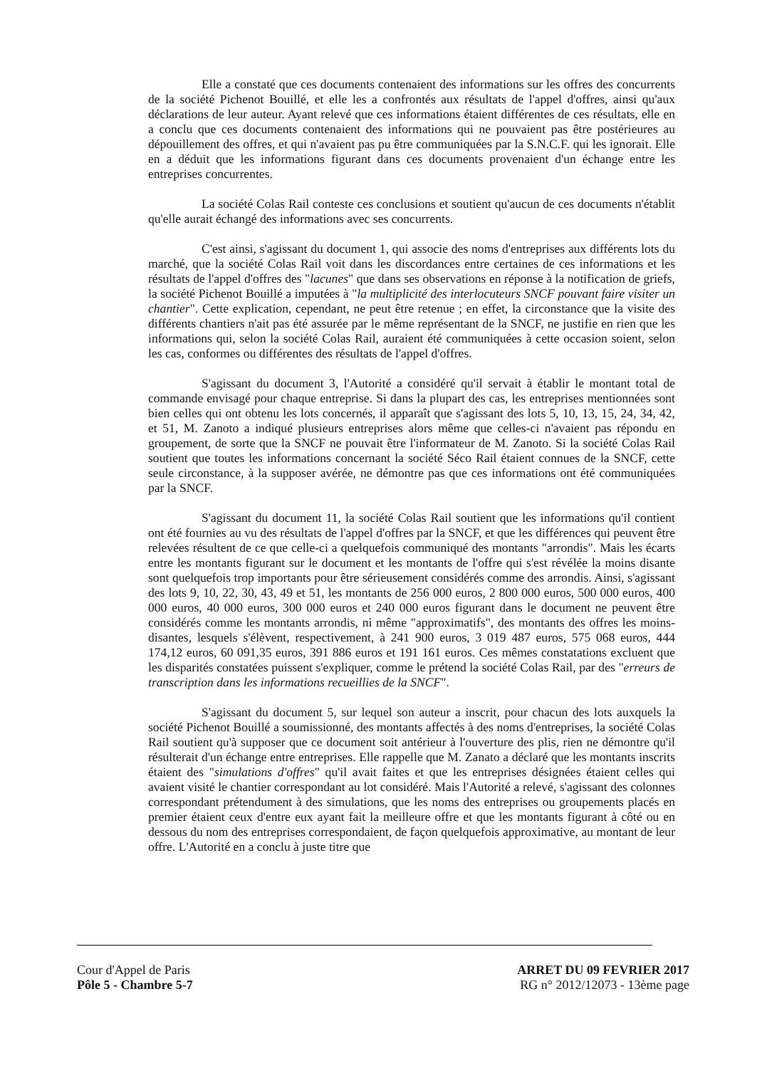Elle a constaté que ces documents contenaient des informations sur les offres des concurrents de la société Pichenot Bouillé, et elle les a confrontés aux résultats de l'appel d'offres, ainsi qu'aux déclarations de leur auteur. Ayant relevé que ces informations étaient différentes de ces résultats, elle en a conclu que ces documents contenaient des informations qui ne pouvaient pas être postérieures au dépouillement des offres, et qui n'avaient pas pu être communiquées par la S.N.C.F. qui les ignorait. Elle en a déduit que les informations figurant dans ces documents provenaient d'un échange entre les entreprises concurrentes.
La société Colas Rail conteste ces conclusions et soutient qu'aucun de ces documents n'établit qu'elle aurait échangé des informations avec ses concurrents.
C'est ainsi, s'agissant du document 1, qui associe des noms d'entreprises aux différents lots du marché, que la société Colas Rail voit dans les discordances entre certaines de ces informations et les résultats de l'appel d'offres des "lacunes" que dans ses observations en réponse à la notification de griefs, la société Pichenot Bouillé a imputées à "la multiplicité des interlocuteurs SNCF pouvant faire visiter un chantier". Cette explication, cependant, ne peut être retenue ; en effet, la circonstance que la visite des différents chantiers n'ait pas été assurée par le même représentant de la SNCF, ne justifie en rien que les informations qui, selon la société Colas Rail, auraient été communiquées à cette occasion soient, selon les cas, conformes ou différentes des résultats de l'appel d'offres.
S'agissant du document 3, l'Autorité a considéré qu'il servait à établir le montant total de commande envisagé pour chaque entreprise. Si dans la plupart des cas, les entreprises mentionnées sont bien celles qui ont obtenu les lots concernés, il apparaît que s'agissant des lots 5, 10, 13, 15, 24, 34, 42, et 51, M. Zanoto a indiqué plusieurs entreprises alors même que celles-ci n'avaient pas répondu en groupement, de sorte que la SNCF ne pouvait être l'informateur de M. Zanoto. Si la société Colas Rail soutient que toutes les informations concernant la société Séco Rail étaient connues de la SNCF, cette seule circonstance, à la supposer avérée, ne démontre pas que ces informations ont été communiquées par la SNCF.
S'agissant du document 11, la société Colas Rail soutient que les informations qu'il contient ont été fournies au vu des résultats de l'appel d'offres par la SNCF, et que les différences qui peuvent être relevées résultent de ce que celle-ci a quelquefois communiqué des montants "arrondis". Mais les écarts entre les montants figurant sur le document et les montants de l'offre qui s'est révélée la moins disante sont quelquefois trop importants pour être sérieusement considérés comme des arrondis. Ainsi, s'agissant des lots 9, 10, 22, 30, 43, 49 et 51, les montants de 256 000 euros, 2 800 000 euros, 500 000 euros, 400 000 euros, 40 000 euros, 300 000 euros et 240 000 euros figurant dans le document ne peuvent être considérés comme les montants arrondis, ni même "approximatifs", des montants des offres les moins-disantes, lesquels s'élèvent, respectivement, à 241 900 euros, 3 019 487 euros, 575 068 euros, 444 174,12 euros, 60 091,35 euros, 391 886 euros et 191 161 euros. Ces mêmes constatations excluent que les disparités constatées puissent s'expliquer, comme le prétend la société Colas Rail, par des "erreurs de transcription dans les informations recueillies de la SNCF".
S'agissant du document 5, sur lequel son auteur a inscrit, pour chacun des lots auxquels la société Pichenot Bouillé a soumissionné, des montants affectés à des noms d'entreprises, la société Colas Rail soutient qu'à supposer que ce document soit antérieur à l'ouverture des plis, rien ne démontre qu'il résulterait d'un échange entre entreprises. Elle rappelle que M. Zanato a déclaré que les montants inscrits étaient des "simulations d'offres" qu'il avait faites et que les entreprises désignées étaient celles qui avaient visité le chantier correspondant au lot considéré. Mais l'Autorité a relevé, s'agissant des colonnes correspondant prétendument à des simulations, que les noms des entreprises ou groupements placés en premier étaient ceux d'entre eux ayant fait la meilleure offre et que les montants figurant à côté ou en dessous du nom des entreprises correspondaient, de façon quelquefois approximative, au montant de leur offre. L'Autorité en a conclu à juste titre que
Cour d'Appel de Paris
Pôle 5 - Chambre 5-7
ARRET DU 09 FEVRIER 2017
RG n° 2012/12073 - 13ème page